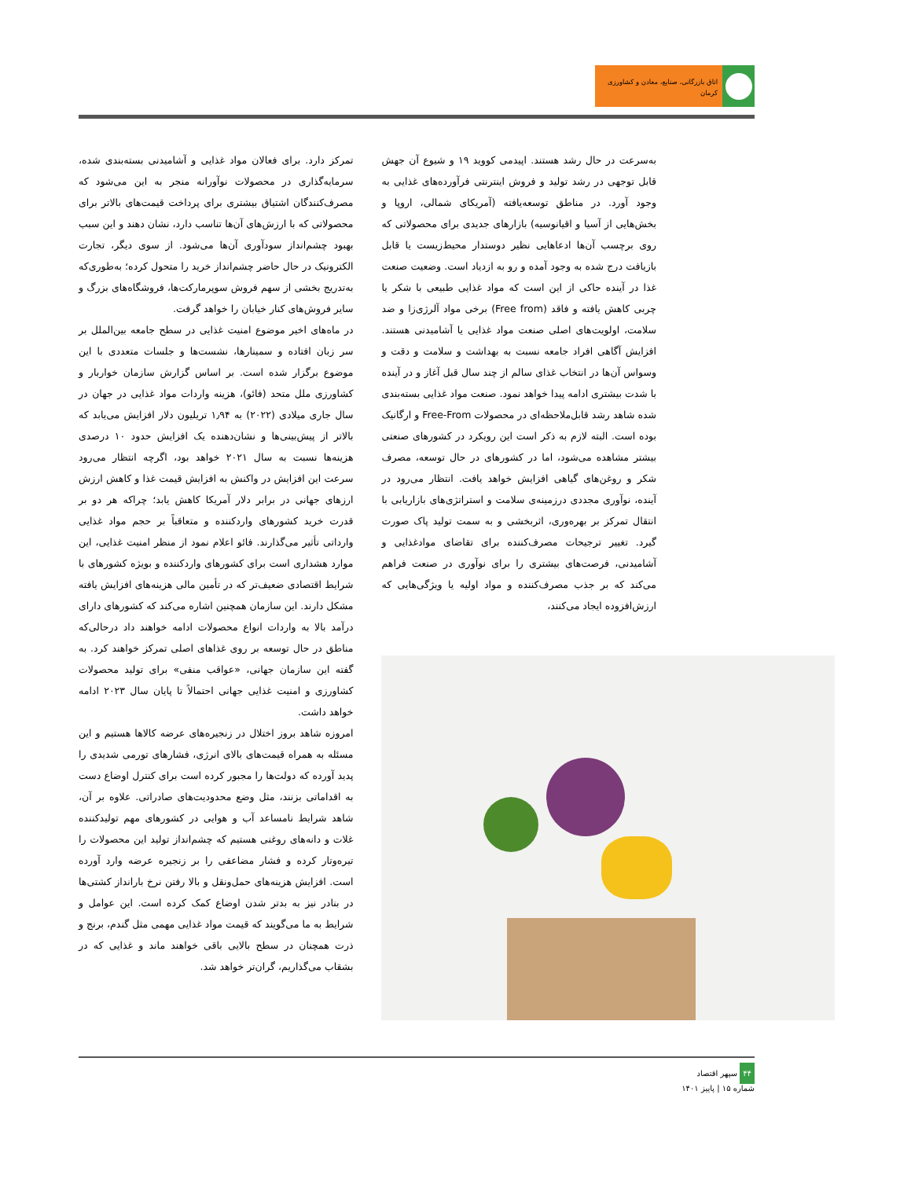اتاق بازرگانی، صنایع، معادن و کشاورزی کرمان
به‌سرعت در حال رشد هستند. اپیدمی کووید ۱۹ و شیوع آن جهش قابل توجهی در رشد تولید و فروش اینترنتی فرآورده‌های غذایی به وجود آورد. در مناطق توسعه‌یافته (آمریکای شمالی، اروپا و بخش‌هایی از آسیا و اقیانوسیه) بازارهای جدیدی برای محصولاتی که روی برچسب آن‌ها ادعاهایی نظیر دوستدار محیط‌زیست یا قابل بازیافت درج شده به وجود آمده و رو به ازدیاد است. وضعیت صنعت غذا در آینده حاکی از این است که مواد غذایی طبیعی با شکر یا چربی کاهش یافته و فاقد (Free from) برخی مواد آلرژی‌زا و ضد سلامت، اولویت‌های اصلی صنعت مواد غذایی یا آشامیدنی هستند. افزایش آگاهی افراد جامعه نسبت به بهداشت و سلامت و دقت و وسواس آن‌ها در انتخاب غذای سالم از چند سال قبل آغاز و در آینده با شدت بیشتری ادامه پیدا خواهد نمود. صنعت مواد غذایی بسته‌بندی شده شاهد رشد قابل‌ملاحظه‌ای در محصولات Free-From و ارگانیک بوده است. البته لازم به ذکر است این رویکرد در کشورهای صنعتی بیشتر مشاهده می‌شود، اما در کشورهای در حال توسعه، مصرف شکر و روغن‌های گیاهی افزایش خواهد یافت. انتظار می‌رود در آینده، نوآوری مجددی درزمینه‌ی سلامت و استراتژی‌های بازاریابی با انتقال تمرکز بر بهره‌وری، اثربخشی و به سمت تولید پاک صورت گیرد. تغییر ترجیحات مصرف‌کننده برای تقاضای موادغذایی و آشامیدنی، فرصت‌های بیشتری را برای نوآوری در صنعت فراهم می‌کند که بر جذب مصرف‌کننده و مواد اولیه یا ویژگی‌هایی که ارزش‌افزوده ایجاد می‌کنند،
تمرکز دارد. برای فعالان مواد غذایی و آشامیدنی بسته‌بندی شده، سرمایه‌گذاری در محصولات نوآورانه منجر به این می‌شود که مصرف‌کنندگان اشتیاق بیشتری برای پرداخت قیمت‌های بالاتر برای محصولاتی که با ارزش‌های آن‌ها تناسب دارد، نشان دهند و این سبب بهبود چشم‌انداز سودآوری آن‌ها می‌شود. از سوی دیگر، تجارت الکترونیک در حال حاضر چشم‌انداز خرید را متحول کرده؛ به‌طوری‌که به‌تدریج بخشی از سهم فروش سوپرمارکت‌ها، فروشگاه‌های بزرگ و سایر فروش‌های کنار خیابان را خواهد گرفت.
در ماه‌های اخیر موضوع امنیت غذایی در سطح جامعه بین‌الملل بر سر زبان افتاده و سمینارها، نشست‌ها و جلسات متعددی با این موضوع برگزار شده است. بر اساس گزارش سازمان خواربار و کشاورزی ملل متحد (فائو)، هزینه واردات مواد غذایی در جهان در سال جاری میلادی (۲۰۲۲) به ۱٫۹۴ تریلیون دلار افزایش می‌یابد که بالاتر از پیش‌بینی‌ها و نشان‌دهنده یک افزایش حدود ۱۰ درصدی هزینه‌ها نسبت به سال ۲۰۲۱ خواهد بود، اگرچه انتظار می‌رود سرعت این افزایش در واکنش به افزایش قیمت غذا و کاهش ارزش ارزهای جهانی در برابر دلار آمریکا کاهش یابد؛ چراکه هر دو بر قدرت خرید کشورهای واردکننده و متعاقباً بر حجم مواد غذایی وارداتی تأثیر می‌گذارند. فائو اعلام نمود از منظر امنیت غذایی، این موارد هشداری است برای کشورهای واردکننده و بویژه کشورهای با شرایط اقتصادی ضعیف‌تر که در تأمین مالی هزینه‌های افزایش یافته مشکل دارند. این سازمان همچنین اشاره می‌کند که کشورهای دارای درآمد بالا به واردات انواع محصولات ادامه خواهند داد درحالی‌که مناطق در حال توسعه بر روی غذاهای اصلی تمرکز خواهند کرد. به گفته این سازمان جهانی، «عواقب منفی» برای تولید محصولات کشاورزی و امنیت غذایی جهانی احتمالاً تا پایان سال ۲۰۲۳ ادامه خواهد داشت.
امروزه شاهد بروز اختلال در زنجیره‌های عرضه کالاها هستیم و این مسئله به همراه قیمت‌های بالای انرژی، فشارهای تورمی شدیدی را پدید آورده که دولت‌ها را مجبور کرده است برای کنترل اوضاع دست به اقداماتی بزنند، مثل وضع محدودیت‌های صادراتی. علاوه بر آن، شاهد شرایط نامساعد آب و هوایی در کشورهای مهم تولیدکننده غلات و دانه‌های روغنی هستیم که چشم‌انداز تولید این محصولات را تیره‌وتار کرده و فشار مضاعفی را بر زنجیره عرضه وارد آورده است. افزایش هزینه‌های حمل‌ونقل و بالا رفتن نرخ بارانداز کشتی‌ها در بنادر نیز به بدتر شدن اوضاع کمک کرده است. این عوامل و شرایط به ما می‌گویند که قیمت مواد غذایی مهمی مثل گندم، برنج و ذرت همچنان در سطح بالایی باقی خواهند ماند و غذایی که در بشقاب می‌گذاریم، گران‌تر خواهد شد.
۴۴ سپهر اقتصاد
شماره ۱۵ | پاییز ۱۴۰۱